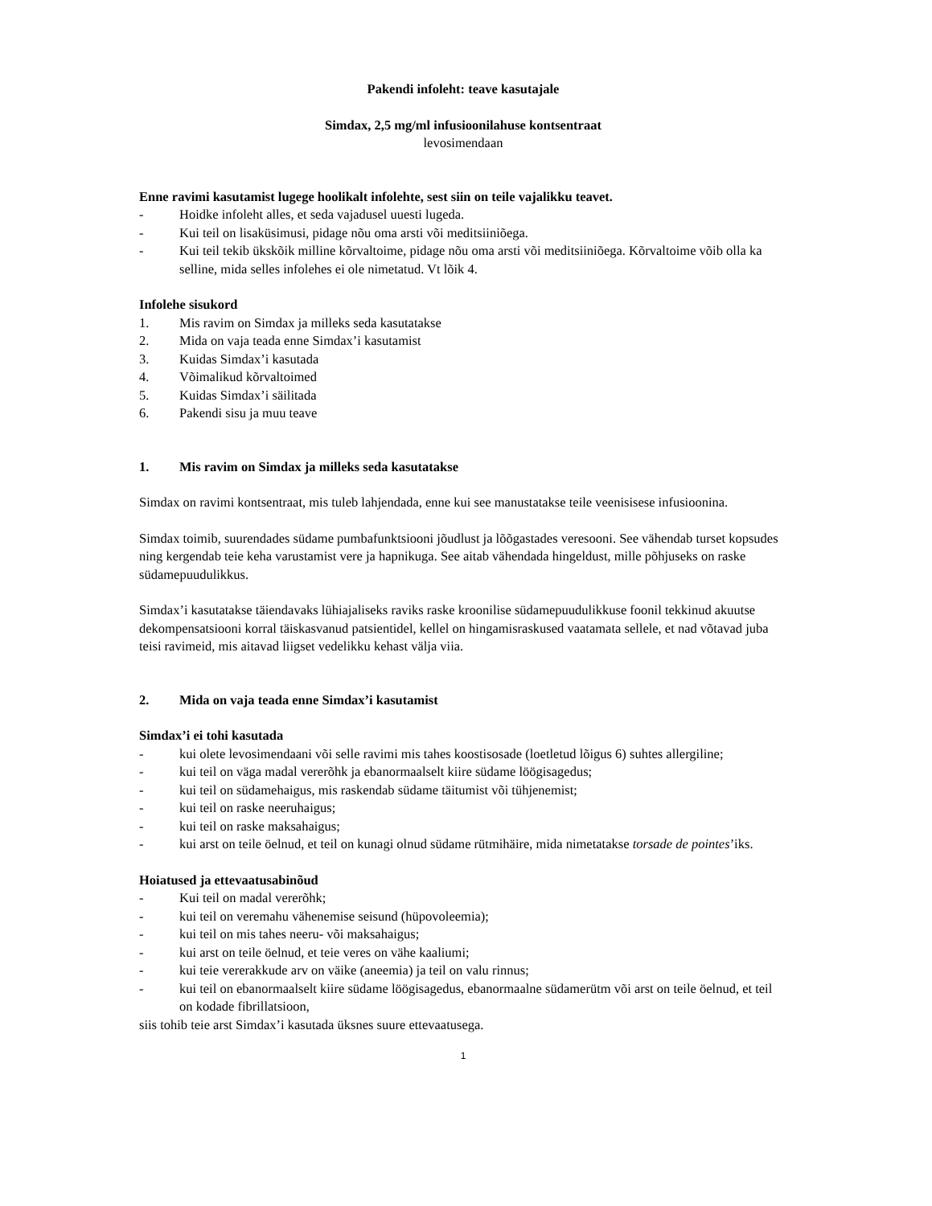Pakendi infoleht: teave kasutajale
Simdax, 2,5 mg/ml infusioonilahuse kontsentraat
levosimendaan
Enne ravimi kasutamist lugege hoolikalt infolehte, sest siin on teile vajalikku teavet.
- Hoidke infoleht alles, et seda vajadusel uuesti lugeda.
- Kui teil on lisaküsimusi, pidage nõu oma arsti või meditsiiniõega.
- Kui teil tekib ükskõik milline kõrvaltoime, pidage nõu oma arsti või meditsiiniõega. Kõrvaltoime võib olla ka selline, mida selles infolehes ei ole nimetatud. Vt lõik 4.
Infolehe sisukord
1. Mis ravim on Simdax ja milleks seda kasutatakse
2. Mida on vaja teada enne Simdax’i kasutamist
3. Kuidas Simdax’i kasutada
4. Võimalikud kõrvaltoimed
5. Kuidas Simdax’i säilitada
6. Pakendi sisu ja muu teave
1. Mis ravim on Simdax ja milleks seda kasutatakse
Simdax on ravimi kontsentraat, mis tuleb lahjendada, enne kui see manustatakse teile veenisisese infusioonina.
Simdax toimib, suurendades südame pumbafunktsiooni jõudlust ja lõõgastades veresooni. See vähendab turset kopsudes ning kergendab teie keha varustamist vere ja hapnikuga. See aitab vähendada hingeldust, mille põhjuseks on raske südamepuudulikkus.
Simdax’i kasutatakse täiendavaks lühiajaliseks raviks raske kroonilise südamepuudulikkuse foonil tekkinud akuutse dekompensatsiooni korral täiskasvanud patsientidel, kellel on hingamisraskused vaatamata sellele, et nad võtavad juba teisi ravimeid, mis aitavad liigset vedelikku kehast välja viia.
2. Mida on vaja teada enne Simdax’i kasutamist
Simdax’i ei tohi kasutada
- kui olete levosimendaani või selle ravimi mis tahes koostisosade (loetletud lõigus 6) suhtes allergiline;
- kui teil on väga madal vererõhk ja ebanormaalselt kiire südame löögisagedus;
- kui teil on südamehaigus, mis raskendab südame täitumist või tühjenemist;
- kui teil on raske neeruhaigus;
- kui teil on raske maksahaigus;
- kui arst on teile öelnud, et teil on kunagi olnud südame rütmihäire, mida nimetatakse torsade de pointes’iks.
Hoiatused ja ettevaatusabinõud
- Kui teil on madal vererõhk;
- kui teil on veremahu vähenemise seisund (hüpovoleemia);
- kui teil on mis tahes neeru- või maksahaigus;
- kui arst on teile öelnud, et teie veres on vähe kaaliumi;
- kui teie vererakkude arv on väike (aneemia) ja teil on valu rinnus;
- kui teil on ebanormaalselt kiire südame löögisagedus, ebanormaalne südamerütm või arst on teile öelnud, et teil on kodade fibrillatsioon,
siis tohib teie arst Simdax’i kasutada üksnes suure ettevaatusega.
1